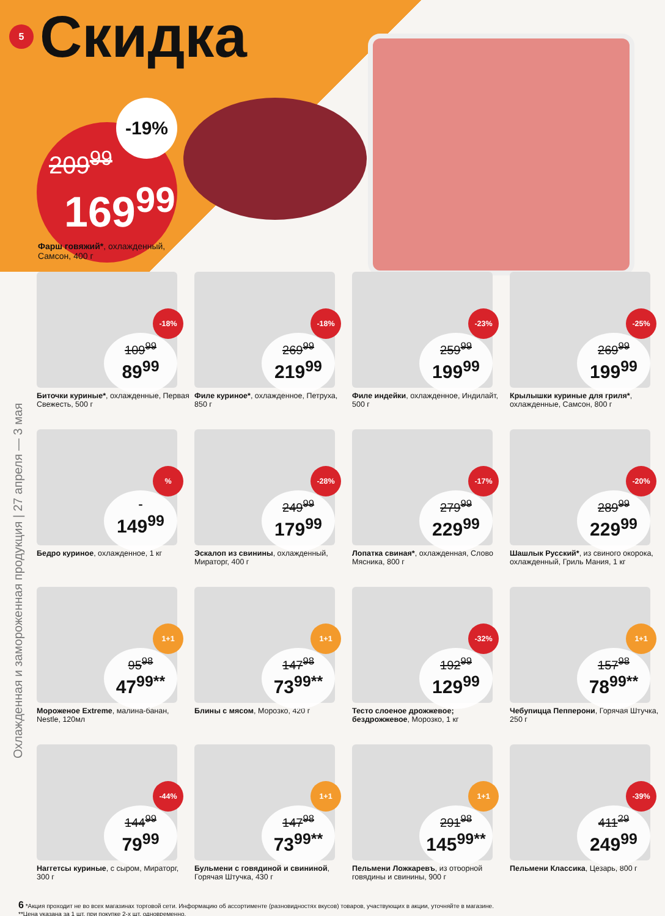5 Скидка
209<sup>99</sup>
169<sup>99</sup>
-19%
Фарш говяжий*, охлажденный,
Самсон, 400 г
Охлажденная и замороженная продукция | 27 апреля — 3 мая
-18%
109<sup>99</sup>
89<sup>99</sup>
Биточки куриные*, охлажденные, Первая Свежесть, 500 г
-18%
269<sup>99</sup>
219<sup>99</sup>
Филе куриное*, охлажденное, Петруха, 850 г
-23%
259<sup>99</sup>
199<sup>99</sup>
Филе индейки, охлажденное, Индилайт, 500 г
-25%
269<sup>99</sup>
199<sup>99</sup>
Крылышки куриные для гриля*, охлажденные, Самсон, 800 г
%
149<sup>99</sup>
Бедро куриное, охлажденное, 1 кг
-28%
249<sup>99</sup>
179<sup>99</sup>
Эскалоп из свинины, охлажденный, Мираторг, 400 г
-17%
279<sup>99</sup>
229<sup>99</sup>
Лопатка свиная*, охлажденная, Слово Мясника, 800 г
-20%
289<sup>99</sup>
229<sup>99</sup>
Шашлык Русский*, из свиного окорока, охлажденный, Гриль Мания, 1 кг
1+1
95<sup>98</sup>
47<sup>99**</sup>
Мороженое Extreme, малина-банан, Nestle, 120мл
1+1
147<sup>98</sup>
73<sup>99**</sup>
Блины с мясом, Морозко, 420 г
-32%
192<sup>99</sup>
129<sup>99</sup>
Тесто слоеное дрожжевое; бездрожжевое, Морозко, 1 кг
1+1
157<sup>98</sup>
78<sup>99**</sup>
Чебупицца Пепперони, Горячая Штучка, 250 г
-44%
144<sup>99</sup>
79<sup>99</sup>
Наггетсы куриные, с сыром, Мираторг, 300 г
1+1
147<sup>98</sup>
73<sup>99**</sup>
Бульмени с говядиной и свининой, Горячая Штучка, 430 г
1+1
291<sup>98</sup>
145<sup>99**</sup>
Пельмени Ложкаревъ, из отборной говядины и свинины, 900 г
-39%
411<sup>29</sup>
249<sup>99</sup>
Пельмени Классика, Цезарь, 800 г
6 *Акция проходит не во всех магазинах торговой сети. Информацию об ассортименте (разновидностях вкусов) товаров, участвующих в акции, уточняйте в магазине.
**Цена указана за 1 шт. при покупке 2-х шт. одновременно.